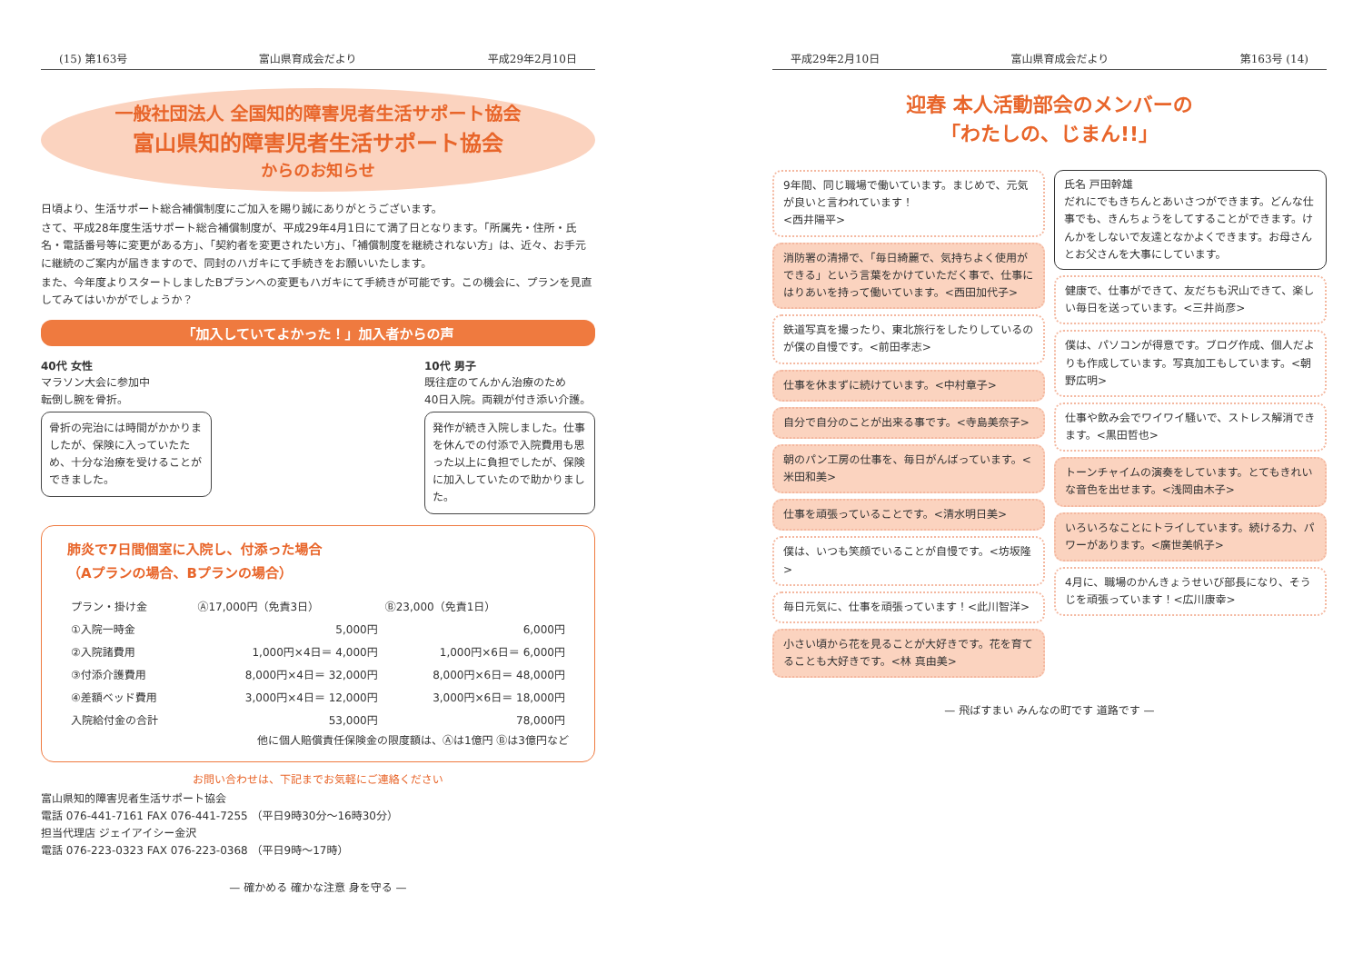(15) 第163号 富山県育成会だより 平成29年2月10日
一般社団法人 全国知的障害児者生活サポート協会
富山県知的障害児者生活サポート協会
からのお知らせ
日頃より、生活サポート総合補償制度にご加入を賜り誠にありがとうございます。
さて、平成28年度生活サポート総合補償制度が、平成29年4月1日にて満了日となります。「所属先・住所・氏名・電話番号等に変更がある方」、「契約者を変更されたい方」、「補償制度を継続されない方」は、近々、お手元に継続のご案内が届きますので、同封のハガキにて手続きをお願いいたします。
また、今年度よりスタートしましたBプランへの変更もハガキにて手続きが可能です。この機会に、プランを見直してみてはいかがでしょうか？
「加入していてよかった！」加入者からの声
40代 女性
マラソン大会に参加中
転倒し腕を骨折。
骨折の完治には時間がかかりましたが、保険に入っていたため、十分な治療を受けることができました。
10代 男子
既往症のてんかん治療のため
40日入院。両親が付き添い介護。
発作が続き入院しました。仕事を休んでの付添で入院費用も思った以上に負担でしたが、保険に加入していたので助かりました。
肺炎で7日間個室に入院し、付添った場合
（Aプランの場合、Bプランの場合）
| プラン・掛け金 | Ⓐ17,000円（免責3日） | Ⓑ23,000（免責1日） |
| --- | --- | --- |
| ①入院一時金 | 5,000円 | 6,000円 |
| ②入院諸費用 | 1,000円×4日＝ 4,000円 | 1,000円×6日＝ 6,000円 |
| ③付添介護費用 | 8,000円×4日＝ 32,000円 | 8,000円×6日＝ 48,000円 |
| ④差額ベッド費用 | 3,000円×4日＝ 12,000円 | 3,000円×6日＝ 18,000円 |
| 入院給付金の合計 | 53,000円 | 78,000円 |
他に個人賠償責任保険金の限度額は、Ⓐは1億円 Ⓑは3億円など
お問い合わせは、下記までお気軽にご連絡ください
富山県知的障害児者生活サポート協会
電話 076-441-7161 FAX 076-441-7255 （平日9時30分～16時30分）
担当代理店 ジェイアイシー金沢
電話 076-223-0323 FAX 076-223-0368 （平日9時～17時）
— 確かめる 確かな注意 身を守る —
平成29年2月10日 富山県育成会だより 第163号 (14)
迎春 本人活動部会のメンバーの
「わたしの、じまん!!」
9年間、同じ職場で働いています。まじめで、元気が良いと言われています！
<西井陽平>
消防署の清掃で、「毎日綺麗で、気持ちよく使用ができる」という言葉をかけていただく事で、仕事にはりあいを持って働いています。<西田加代子>
鉄道写真を撮ったり、東北旅行をしたりしているのが僕の自慢です。<前田孝志>
仕事を休まずに続けています。<中村章子>
自分で自分のことが出来る事です。<寺島美奈子>
朝のパン工房の仕事を、毎日がんばっています。<米田和美>
仕事を頑張っていることです。<清水明日美>
僕は、いつも笑顔でいることが自慢です。<坊坂隆>
毎日元気に、仕事を頑張っています！<此川智洋>
小さい頃から花を見ることが大好きです。花を育てることも大好きです。<林 真由美>
氏名 戸田幹雄
だれにでもきちんとあいさつができます。どんな仕事でも、きんちょうをしてすることができます。けんかをしないで友達となかよくできます。お母さんとお父さんを大事にしています。
健康で、仕事ができて、友だちも沢山できて、楽しい毎日を送っています。<三井尚彦>
僕は、パソコンが得意です。ブログ作成、個人だよりも作成しています。写真加工もしています。<朝野広明>
仕事や飲み会でワイワイ騒いで、ストレス解消できます。<黒田哲也>
トーンチャイムの演奏をしています。とてもきれいな音色を出せます。<浅岡由木子>
いろいろなことにトライしています。続ける力、パワーがあります。<廣世美帆子>
4月に、職場のかんきょうせいび部長になり、そうじを頑張っています！<広川康幸>
— 飛ばすまい みんなの町です 道路です —